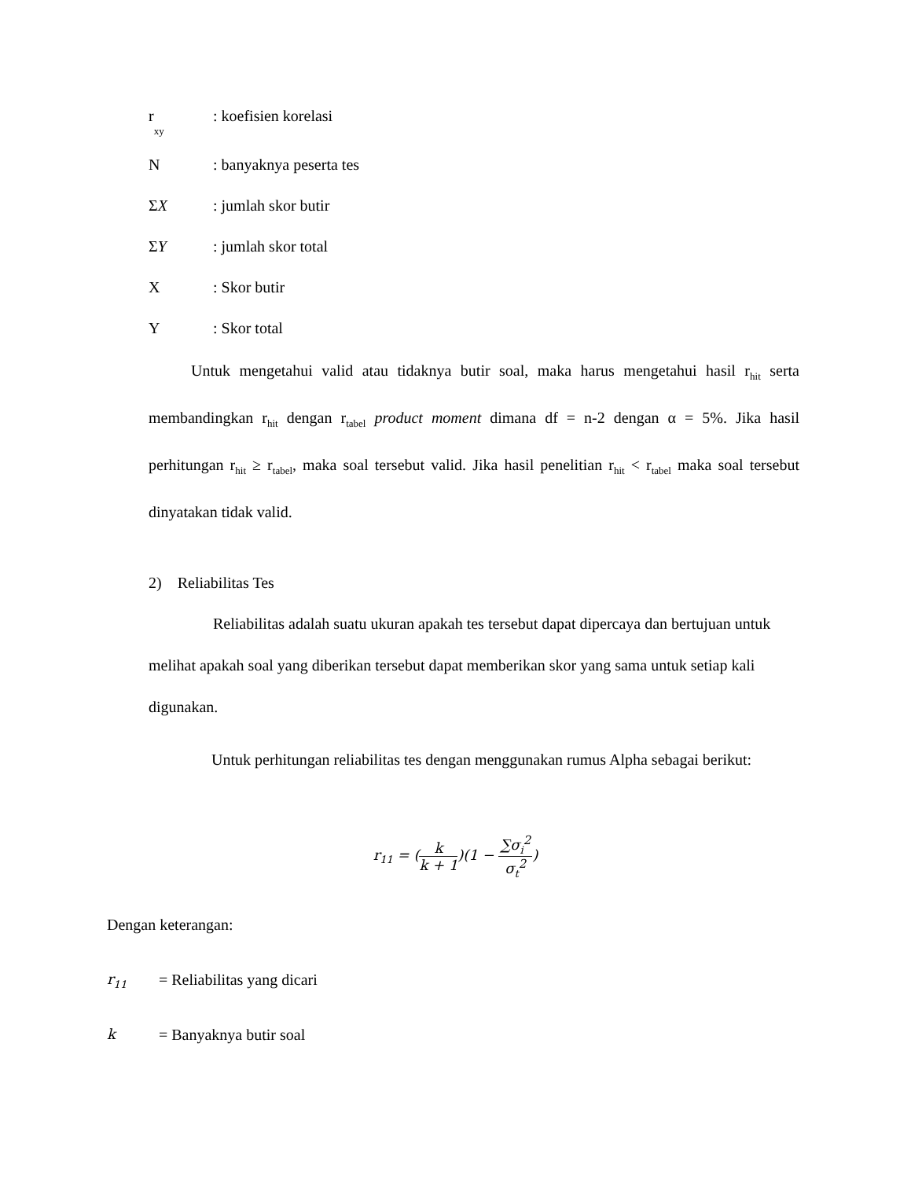r<sub>xy</sub>
: koefisien korelasi
N : banyaknya peserta tes
ΣX : jumlah skor butir
ΣY : jumlah skor total
X : Skor butir
Y : Skor total
Untuk mengetahui valid atau tidaknya butir soal, maka harus mengetahui hasil r<sub>hit</sub> serta membandingkan r<sub>hit</sub> dengan r<sub>tabel</sub> product moment dimana df = n-2 dengan α = 5%. Jika hasil perhitungan r<sub>hit</sub> ≥ r<sub>tabel</sub>, maka soal tersebut valid. Jika hasil penelitian r<sub>hit</sub> < r<sub>tabel</sub> maka soal tersebut dinyatakan tidak valid.
2) Reliabilitas Tes
Reliabilitas adalah suatu ukuran apakah tes tersebut dapat dipercaya dan bertujuan untuk melihat apakah soal yang diberikan tersebut dapat memberikan skor yang sama untuk setiap kali digunakan.
Untuk perhitungan reliabilitas tes dengan menggunakan rumus Alpha sebagai berikut:
r<sub>11</sub> = (k k + 1)(1 − ∑σ<sub>i</sub><sup>2</sup> σ<sub>t</sub><sup>2</sup>)
Dengan keterangan:
r<sub>11</sub>
= Reliabilitas yang dicari
k = Banyaknya butir soal